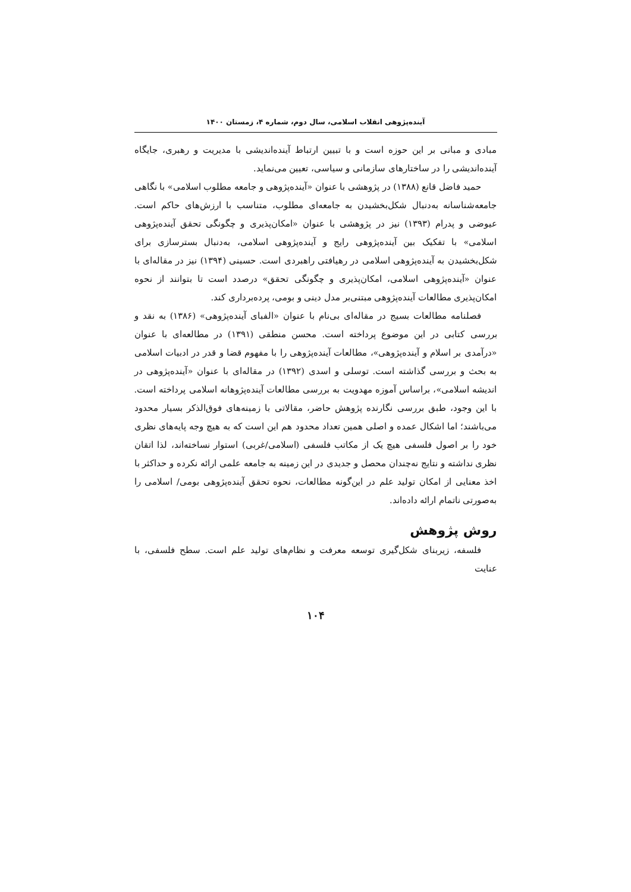آینده‌پژوهی انقلاب اسلامی، سال دوم، شماره ۴، زمستان ۱۴۰۰
مبادی و مبانی بر این حوزه است و با تبیین ارتباط آینده‌اندیشی با مدیریت و رهبری، جایگاه آینده‌اندیشی را در ساختارهای سازمانی و سیاسی، تعیین می‌نماید.
حمید فاضل قانع (۱۳۸۸) در پژوهشی با عنوان «آینده‌پژوهی و جامعه مطلوب اسلامی» با نگاهی جامعه‌شناسانه به‌دنبال شکل‌بخشیدن به جامعه‌ای مطلوب، متناسب با ارزش‌های حاکم است. عیوضی و پدرام (۱۳۹۳) نیز در پژوهشی با عنوان «امکان‌پذیری و چگونگی تحقق آینده‌پژوهی اسلامی» با تفکیک بین آینده‌پژوهی رایج و آینده‌پژوهی اسلامی، به‌دنبال بسترسازی برای شکل‌بخشیدن به آینده‌پژوهی اسلامی در رهیافتی راهبردی است. حسینی (۱۳۹۴) نیز در مقاله‌ای با عنوان «آینده‌پژوهی اسلامی، امکان‌پذیری و چگونگی تحقق» درصدد است تا بتوانند از نحوه امکان‌پذیری مطالعات آینده‌پژوهی مبتنی‌بر مدل دینی و بومی، پرده‌برداری کند.
فصلنامه مطالعات بسیج در مقاله‌ای بی‌نام با عنوان «الفبای آینده‌پژوهی» (۱۳۸۶) به نقد و بررسی کتابی در این موضوع پرداخته است. محسن منطقی (۱۳۹۱) در مطالعه‌ای با عنوان «درآمدی بر اسلام و آینده‌پژوهی»، مطالعات آینده‌پژوهی را با مفهوم قضا و قدر در ادبیات اسلامی به بحث و بررسی گذاشته است. توسلی و اسدی (۱۳۹۲) در مقاله‌ای با عنوان «آینده‌پژوهی در اندیشه اسلامی»، براساس آموزه مهدویت به بررسی مطالعات آینده‌پژوهانه اسلامی پرداخته است. با این وجود، طبق بررسی نگارنده پژوهش حاضر، مقالاتی با زمینه‌های فوق‌الذکر بسیار محدود می‌باشند؛ اما اشکال عمده و اصلی همین تعداد محدود هم این است که به هیچ وجه پایه‌های نظری خود را بر اصول فلسفی هیچ یک از مکاتب فلسفی (اسلامی/غربی) استوار نساخته‌اند، لذا اتقان نظری نداشته و نتایج نه‌چندان محصل و جدیدی در این زمینه به جامعه علمی ارائه نکرده و حداکثر با اخذ معنایی از امکان تولید علم در این‌گونه مطالعات، نحوه تحقق آینده‌پژوهی بومی/ اسلامی را به‌صورتی ناتمام ارائه داده‌اند.
روش پژوهش
فلسفه، زیربنای شکل‌گیری توسعه معرفت و نظام‌های تولید علم است. سطح فلسفی، با عنایت
۱۰۴